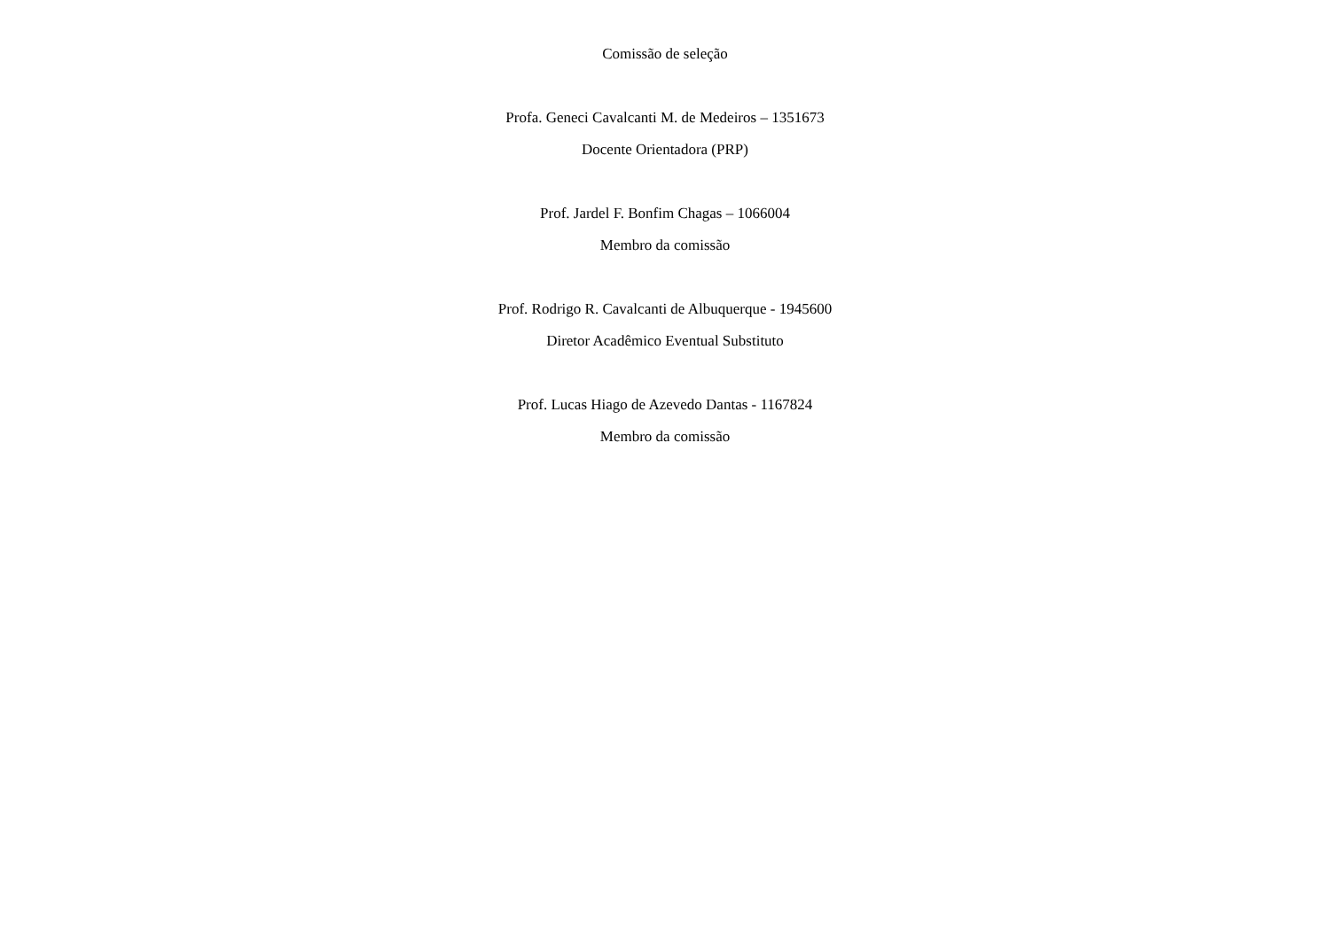Comissão de seleção
Profa. Geneci Cavalcanti M. de Medeiros – 1351673
Docente Orientadora (PRP)
Prof. Jardel F. Bonfim Chagas – 1066004
Membro da comissão
Prof. Rodrigo R. Cavalcanti de Albuquerque - 1945600
Diretor Acadêmico Eventual Substituto
Prof. Lucas Hiago de Azevedo Dantas - 1167824
Membro da comissão